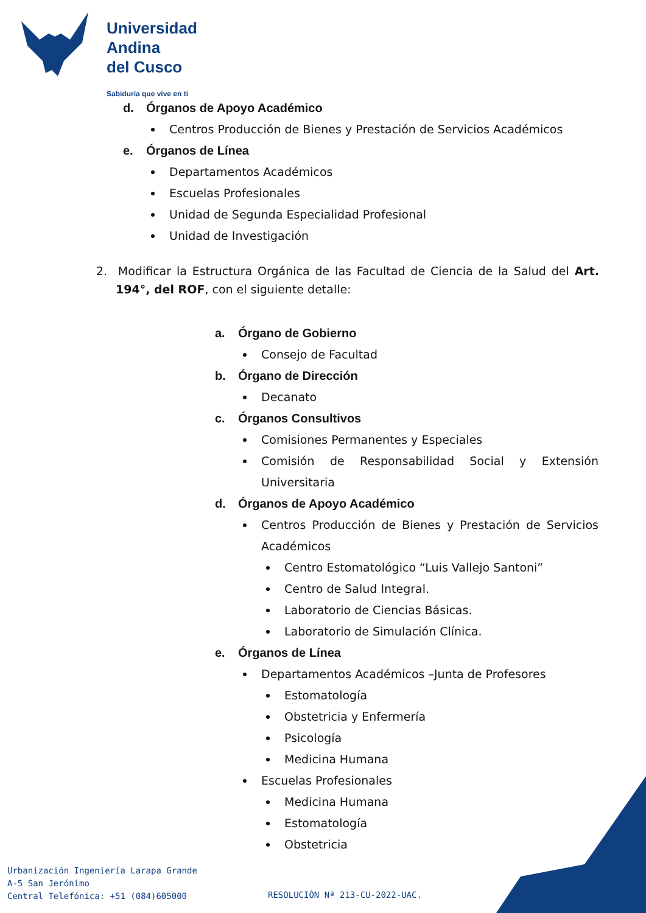Universidad
Andina
del Cusco
Sabiduría que vive en ti
d. Órganos de Apoyo Académico
Centros Producción de Bienes y Prestación de Servicios Académicos
e. Órganos de Línea
Departamentos Académicos
Escuelas Profesionales
Unidad de Segunda Especialidad Profesional
Unidad de Investigación
2. Modificar la Estructura Orgánica de las Facultad de Ciencia de la Salud del Art. 194°, del ROF, con el siguiente detalle:
a. Órgano de Gobierno
Consejo de Facultad
b. Órgano de Dirección
Decanato
c. Órganos Consultivos
Comisiones Permanentes y Especiales
Comisión de Responsabilidad Social y Extensión Universitaria
d. Órganos de Apoyo Académico
Centros Producción de Bienes y Prestación de Servicios Académicos
Centro Estomatológico “Luis Vallejo Santoni”
Centro de Salud Integral.
Laboratorio de Ciencias Básicas.
Laboratorio de Simulación Clínica.
e. Órganos de Línea
Departamentos Académicos –Junta de Profesores
Estomatología
Obstetricia y Enfermería
Psicología
Medicina Humana
Escuelas Profesionales
Medicina Humana
Estomatología
Obstetricia
Urbanización Ingeniería Larapa Grande
A-5 San Jerónimo
Central Telefónica: +51 (084)605000
RESOLUCIÓN Nª 213-CU-2022-UAC.